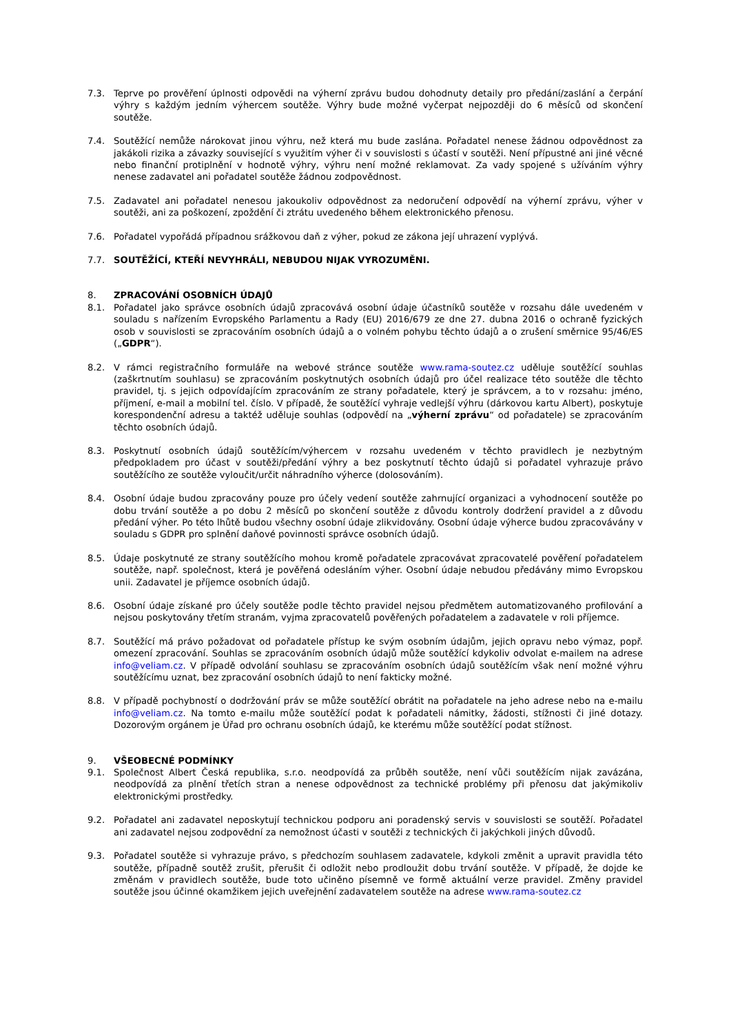7.3. Teprve po prověření úplnosti odpovědi na výherní zprávu budou dohodnuty detaily pro předání/zaslání a čerpání výhry s každým jedním výhercem soutěže. Výhry bude možné vyčerpat nejpozději do 6 měsíců od skončení soutěže.
7.4. Soutěžící nemůže nárokovat jinou výhru, než která mu bude zaslána. Pořadatel nenese žádnou odpovědnost za jakákoli rizika a závazky související s využitím výher či v souvislosti s účastí v soutěži. Není přípustné ani jiné věcné nebo finanční protiplnění v hodnotě výhry, výhru není možné reklamovat. Za vady spojené s užíváním výhry nenese zadavatel ani pořadatel soutěže žádnou zodpovědnost.
7.5. Zadavatel ani pořadatel nenesou jakoukoliv odpovědnost za nedoručení odpovědí na výherní zprávu, výher v soutěži, ani za poškození, zpoždění či ztrátu uvedeného během elektronického přenosu.
7.6. Pořadatel vypořádá případnou srážkovou daň z výher, pokud ze zákona její uhrazení vyplývá.
7.7. SOUTĚŽÍCÍ, KTEŘÍ NEVYHRÁLI, NEBUDOU NIJAK VYROZUMĚNI.
8. ZPRACOVÁNÍ OSOBNÍCH ÚDAJŮ
8.1. Pořadatel jako správce osobních údajů zpracovává osobní údaje účastníků soutěže v rozsahu dále uvedeném v souladu s nařízením Evropského Parlamentu a Rady (EU) 2016/679 ze dne 27. dubna 2016 o ochraně fyzických osob v souvislosti se zpracováním osobních údajů a o volném pohybu těchto údajů a o zrušení směrnice 95/46/ES („GDPR“).
8.2. V rámci registračního formuláře na webové stránce soutěže www.rama-soutez.cz uděluje soutěžící souhlas (zaškrtnutím souhlasu) se zpracováním poskytnutých osobních údajů pro účel realizace této soutěže dle těchto pravidel, tj. s jejich odpovídajícím zpracováním ze strany pořadatele, který je správcem, a to v rozsahu: jméno, příjmení, e-mail a mobilní tel. číslo. V případě, že soutěžící vyhraje vedlejší výhru (dárkovou kartu Albert), poskytuje korespondenční adresu a taktéž uděluje souhlas (odpovědí na „výherní zprávu“ od pořadatele) se zpracováním těchto osobních údajů.
8.3. Poskytnutí osobních údajů soutěžícím/výhercem v rozsahu uvedeném v těchto pravidlech je nezbytným předpokladem pro účast v soutěži/předání výhry a bez poskytnutí těchto údajů si pořadatel vyhrazuje právo soutěžícího ze soutěže vyloučit/určit náhradního výherce (dolosováním).
8.4. Osobní údaje budou zpracovány pouze pro účely vedení soutěže zahrnující organizaci a vyhodnocení soutěže po dobu trvání soutěže a po dobu 2 měsíců po skončení soutěže z důvodu kontroly dodržení pravidel a z důvodu předání výher. Po této lhůtě budou všechny osobní údaje zlikvidovány. Osobní údaje výherce budou zpracovávány v souladu s GDPR pro splnění daňové povinnosti správce osobních údajů.
8.5. Údaje poskytnuté ze strany soutěžícího mohou kromě pořadatele zpracovávat zpracovatelé pověření pořadatelem soutěže, např. společnost, která je pověřená odesláním výher. Osobní údaje nebudou předávány mimo Evropskou unii. Zadavatel je příjemce osobních údajů.
8.6. Osobní údaje získané pro účely soutěže podle těchto pravidel nejsou předmětem automatizovaného profilování a nejsou poskytovány třetím stranám, vyjma zpracovatelů pověřených pořadatelem a zadavatele v roli příjemce.
8.7. Soutěžící má právo požadovat od pořadatele přístup ke svým osobním údajům, jejich opravu nebo výmaz, popř. omezení zpracování. Souhlas se zpracováním osobních údajů může soutěžící kdykoliv odvolat e-mailem na adrese info@veliam.cz. V případě odvolání souhlasu se zpracováním osobních údajů soutěžícím však není možné výhru soutěžícímu uznat, bez zpracování osobních údajů to není fakticky možné.
8.8. V případě pochybností o dodržování práv se může soutěžící obrátit na pořadatele na jeho adrese nebo na e-mailu info@veliam.cz. Na tomto e-mailu může soutěžící podat k pořadateli námitky, žádosti, stížnosti či jiné dotazy. Dozorovým orgánem je Úřad pro ochranu osobních údajů, ke kterému může soutěžící podat stížnost.
9. VŠEOBECNÉ PODMÍNKY
9.1. Společnost Albert Česká republika, s.r.o. neodpovídá za průběh soutěže, není vůči soutěžícím nijak zavázána, neodpovídá za plnění třetích stran a nenese odpovědnost za technické problémy při přenosu dat jakýmikoliv elektronickými prostředky.
9.2. Pořadatel ani zadavatel neposkytují technickou podporu ani poradenský servis v souvislosti se soutěží. Pořadatel ani zadavatel nejsou zodpovědní za nemožnost účasti v soutěži z technických či jakýchkoli jiných důvodů.
9.3. Pořadatel soutěže si vyhrazuje právo, s předchozím souhlasem zadavatele, kdykoli změnit a upravit pravidla této soutěže, případně soutěž zrušit, přerušit či odložit nebo prodloužit dobu trvání soutěže. V případě, že dojde ke změnám v pravidlech soutěže, bude toto učiněno písemně ve formě aktuální verze pravidel. Změny pravidel soutěže jsou účinné okamžikem jejich uveřejnění zadavatelem soutěže na adrese www.rama-soutez.cz